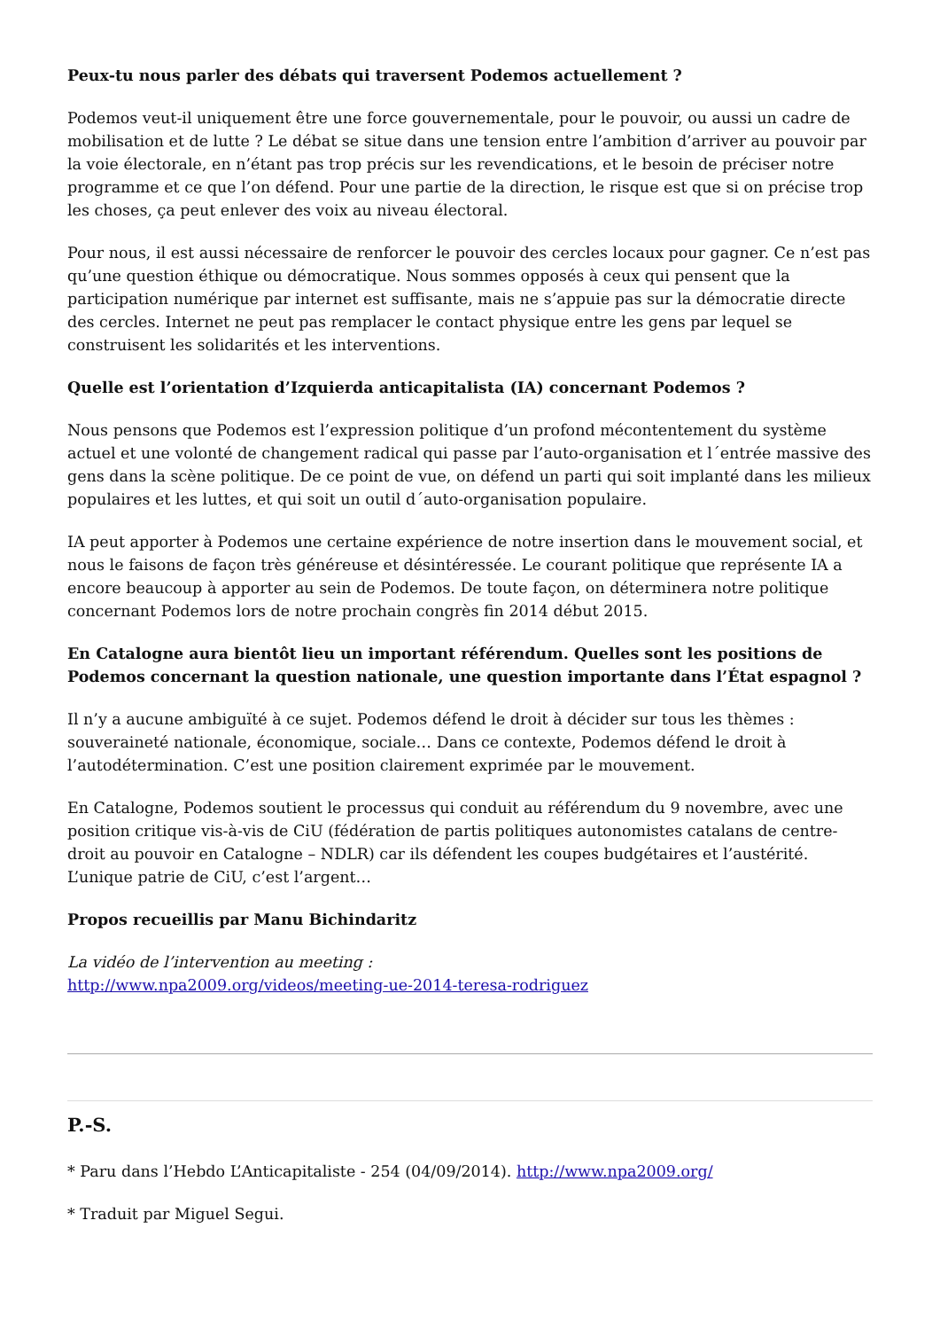Peux-tu nous parler des débats qui traversent Podemos actuellement ?
Podemos veut-il uniquement être une force gouvernementale, pour le pouvoir, ou aussi un cadre de mobilisation et de lutte ? Le débat se situe dans une tension entre l’ambition d’arriver au pouvoir par la voie électorale, en n’étant pas trop précis sur les revendications, et le besoin de préciser notre programme et ce que l’on défend. Pour une partie de la direction, le risque est que si on précise trop les choses, ça peut enlever des voix au niveau électoral.
Pour nous, il est aussi nécessaire de renforcer le pouvoir des cercles locaux pour gagner. Ce n’est pas qu’une question éthique ou démocratique. Nous sommes opposés à ceux qui pensent que la participation numérique par internet est suffisante, mais ne s’appuie pas sur la démocratie directe des cercles. Internet ne peut pas remplacer le contact physique entre les gens par lequel se construisent les solidarités et les interventions.
Quelle est l’orientation d’Izquierda anticapitalista (IA) concernant Podemos ?
Nous pensons que Podemos est l’expression politique d’un profond mécontentement du système actuel et une volonté de changement radical qui passe par l’auto-organisation et l´entrée massive des gens dans la scène politique. De ce point de vue, on défend un parti qui soit implanté dans les milieux populaires et les luttes, et qui soit un outil d´auto-organisation populaire.
IA peut apporter à Podemos une certaine expérience de notre insertion dans le mouvement social, et nous le faisons de façon très généreuse et désintéressée. Le courant politique que représente IA a encore beaucoup à apporter au sein de Podemos. De toute façon, on déterminera notre politique concernant Podemos lors de notre prochain congrès fin 2014 début 2015.
En Catalogne aura bientôt lieu un important référendum. Quelles sont les positions de Podemos concernant la question nationale, une question importante dans l’État espagnol ?
Il n’y a aucune ambiguïté à ce sujet. Podemos défend le droit à décider sur tous les thèmes : souveraineté nationale, économique, sociale… Dans ce contexte, Podemos défend le droit à l’autodétermination. C’est une position clairement exprimée par le mouvement.
En Catalogne, Podemos soutient le processus qui conduit au référendum du 9 novembre, avec une position critique vis-à-vis de CiU (fédération de partis politiques autonomistes catalans de centre-droit au pouvoir en Catalogne – NDLR) car ils défendent les coupes budgétaires et l’austérité. L’unique patrie de CiU, c’est l’argent…
Propos recueillis par Manu Bichindaritz
La vidéo de l’intervention au meeting :
http://www.npa2009.org/videos/meeting-ue-2014-teresa-rodriguez
P.-S.
* Paru dans l’Hebdo L’Anticapitaliste - 254 (04/09/2014). http://www.npa2009.org/
* Traduit par Miguel Segui.